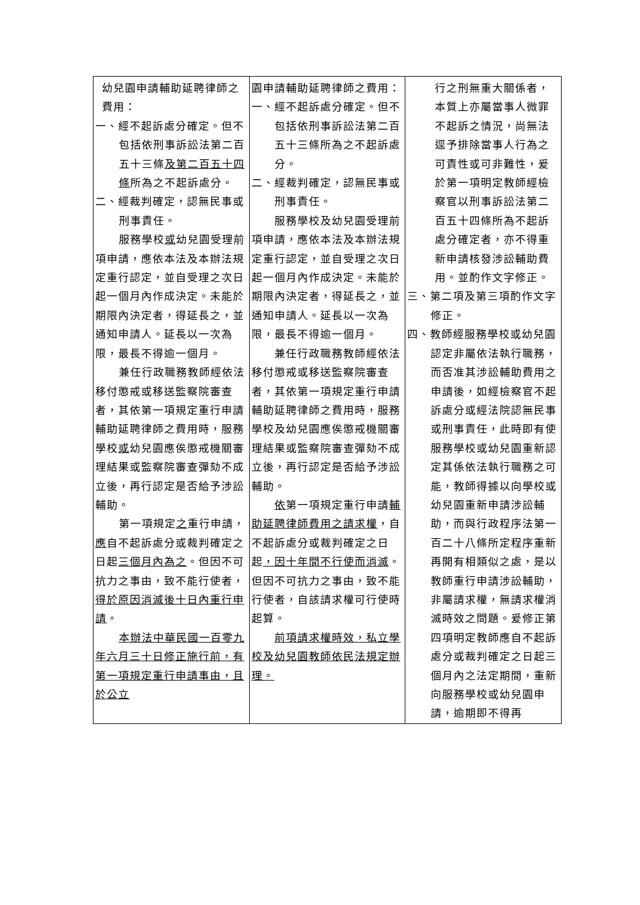| 幼兒園申請輔助延聘律師之費用： 一、經不起訴處分確定。但不包括依刑事訴訟法第二百五十三條 及第二百五十四條 所為之不起訴處分。 二、經裁判確定，認無民事或刑事責任。 服務學校 或 幼兒園受理前項申請，應依本法及本辦法規定重行認定，並自受理之次日起一個月內作成決定。未能於期限內決定者，得延長之，並通知申請人。延長以一次為限，最長不得逾一個月。 兼任行政職務教師經依法移付懲戒或移送監察院審查者，其依第一項規定重行申請輔助延聘律師之費用時，服務學校 或 幼兒園應俟懲戒機關審理結果或監察院審查彈劾不成立後，再行認定是否給予涉訟輔助。 第一項規定 之 重行申請， 應 自不起訴處分或裁判確定之日起 三個月內為之 。但因不可抗力之事由，致不能行使者， 得於原因消滅後十日內重行申請 。 本辦法中華民國一百零九年六月三十日修正施行前，有第一項規定重行申請事由，且於公立 | 園申請輔助延聘律師之費用： 一、經不起訴處分確定。但不包括依刑事訴訟法第二百五十三條所為之不起訴處分。 二、經裁判確定，認無民事或刑事責任。 服務學校及幼兒園受理前項申請，應依本法及本辦法規定重行認定，並自受理之次日起一個月內作成決定。未能於期限內決定者，得延長之，並通知申請人。延長以一次為限，最長不得逾一個月。 兼任行政職務教師經依法移付懲戒或移送監察院審查者，其依第一項規定重行申請輔助延聘律師之費用時，服務學校及幼兒園應俟懲戒機關審理結果或監察院審查彈劾不成立後，再行認定是否給予涉訟輔助。 依 第一項規定重行申請 輔助延聘律師費用之請求權 ，自不起訴處分或裁判確定之日起 ，因十年間不行使而消滅 。但因不可抗力之事由，致不能行使者，自該請求權可行使時起算。 前項請求權時效，私立學校及幼兒園教師依民法規定辦理。 | 行之刑無重大關係者，本質上亦屬當事人微罪不起訴之情況，尚無法逕予排除當事人行為之可責性或可非難性，爰於第一項明定教師經檢察官以刑事訴訟法第二百五十四條所為不起訴處分確定者，亦不得重新申請核發涉訟輔助費用。並酌作文字修正。 三、第二項及第三項酌作文字修正。 四、教師經服務學校或幼兒園認定非屬依法執行職務，而否准其涉訟輔助費用之申請後，如經檢察官不起訴處分或經法院認無民事或刑事責任，此時即有使服務學校或幼兒園重新認定其係依法執行職務之可能，教師得據以向學校或幼兒園重新申請涉訟輔助，而與行政程序法第一百二十八條所定程序重新再開有相類似之處，是以教師重行申請涉訟輔助，非屬請求權，無請求權消滅時效之問題。爰修正第四項明定教師應自不起訴處分或裁判確定之日起三個月內之法定期間，重新向服務學校或幼兒園申請，逾期即不得再 |